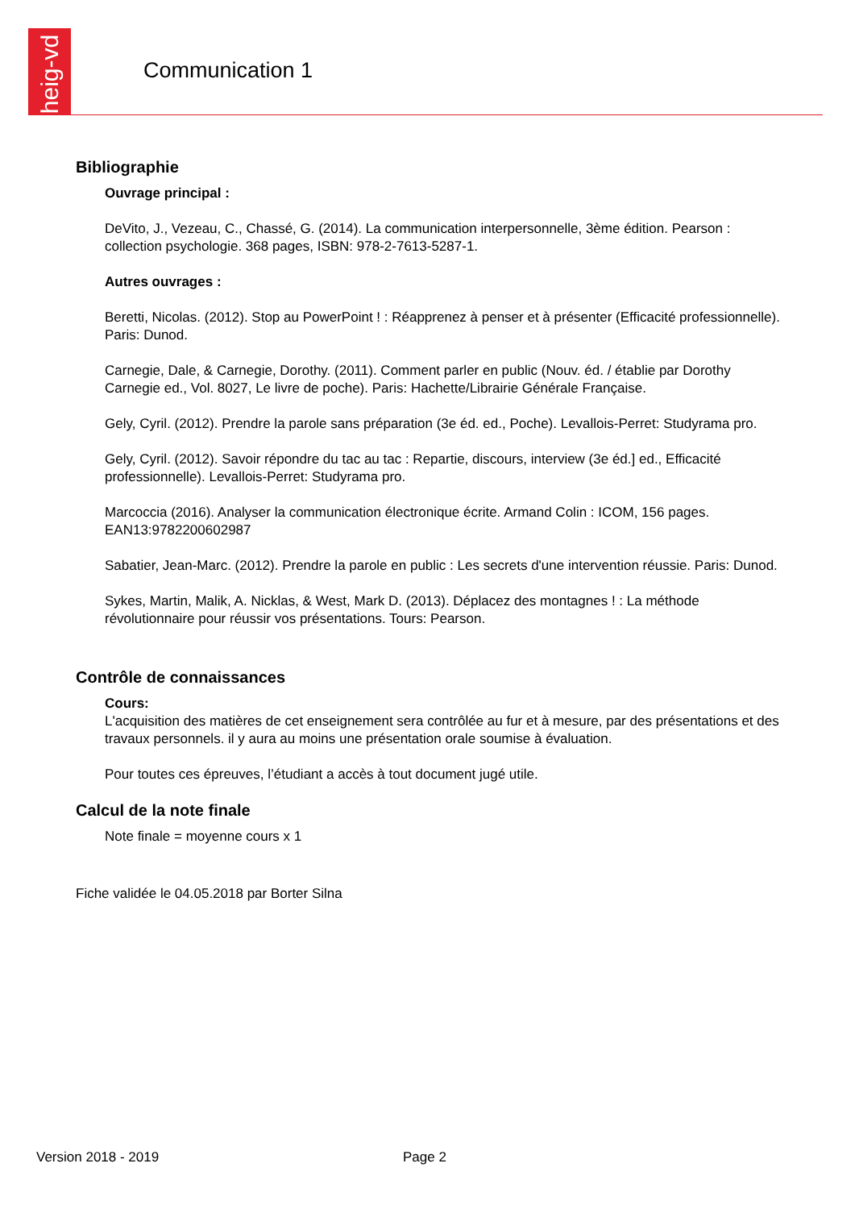heig-vd
Communication 1
Bibliographie
Ouvrage principal :
DeVito, J., Vezeau, C., Chassé, G. (2014). La communication interpersonnelle, 3ème édition. Pearson : collection psychologie. 368 pages, ISBN: 978-2-7613-5287-1.
Autres ouvrages :
Beretti, Nicolas. (2012). Stop au PowerPoint ! : Réapprenez à penser et à présenter (Efficacité professionnelle). Paris: Dunod.
Carnegie, Dale, & Carnegie, Dorothy. (2011). Comment parler en public (Nouv. éd. / établie par Dorothy Carnegie ed., Vol. 8027, Le livre de poche). Paris: Hachette/Librairie Générale Française.
Gely, Cyril. (2012). Prendre la parole sans préparation (3e éd. ed., Poche). Levallois-Perret: Studyrama pro.
Gely, Cyril. (2012). Savoir répondre du tac au tac : Repartie, discours, interview (3e éd.] ed., Efficacité professionnelle). Levallois-Perret: Studyrama pro.
Marcoccia (2016). Analyser la communication électronique écrite. Armand Colin : ICOM, 156 pages. EAN13:9782200602987
Sabatier, Jean-Marc. (2012). Prendre la parole en public : Les secrets d'une intervention réussie. Paris: Dunod.
Sykes, Martin, Malik, A. Nicklas, & West, Mark D. (2013). Déplacez des montagnes ! : La méthode révolutionnaire pour réussir vos présentations. Tours: Pearson.
Contrôle de connaissances
Cours:
L'acquisition des matières de cet enseignement sera contrôlée au fur et à mesure, par des présentations et des travaux personnels. il y aura au moins une présentation orale soumise à évaluation.
Pour toutes ces épreuves, l’étudiant a accès à tout document jugé utile.
Calcul de la note finale
Note finale = moyenne cours x 1
Fiche validée le 04.05.2018 par Borter Silna
Version 2018 - 2019 Page 2